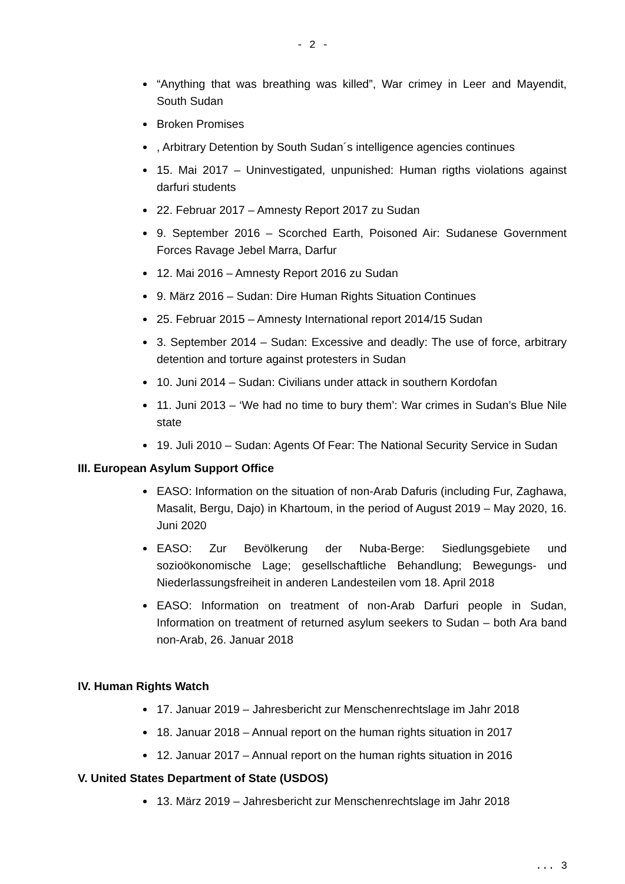- 2 -
“Anything that was breathing was killed”, War crimey in Leer and Mayendit, South Sudan
Broken Promises
, Arbitrary Detention by South Sudan´s intelligence agencies continues
15. Mai 2017 – Uninvestigated, unpunished: Human rigths violations against darfuri students
22. Februar 2017 – Amnesty Report 2017 zu Sudan
9. September 2016 – Scorched Earth, Poisoned Air: Sudanese Government Forces Ravage Jebel Marra, Darfur
12. Mai 2016 – Amnesty Report 2016 zu Sudan
9. März 2016 – Sudan: Dire Human Rights Situation Continues
25. Februar 2015 – Amnesty International report 2014/15 Sudan
3. September 2014 – Sudan: Excessive and deadly: The use of force, arbitrary detention and torture against protesters in Sudan
10. Juni 2014 – Sudan: Civilians under attack in southern Kordofan
11. Juni 2013 – ‘We had no time to bury them’: War crimes in Sudan’s Blue Nile state
19. Juli 2010 – Sudan: Agents Of Fear: The National Security Service in Sudan
III. European Asylum Support Office
EASO: Information on the situation of non-Arab Dafuris (including Fur, Zaghawa, Masalit, Bergu, Dajo) in Khartoum, in the period of August 2019 – May 2020, 16. Juni 2020
EASO: Zur Bevölkerung der Nuba-Berge: Siedlungsgebiete und sozioökonomische Lage; gesellschaftliche Behandlung; Bewegungs- und Niederlassungsfreiheit in anderen Landesteilen vom 18. April 2018
EASO: Information on treatment of non-Arab Darfuri people in Sudan, Information on treatment of returned asylum seekers to Sudan – both Ara band non-Arab, 26. Januar 2018
IV. Human Rights Watch
17. Januar 2019 – Jahresbericht zur Menschenrechtslage im Jahr 2018
18. Januar 2018 – Annual report on the human rights situation in 2017
12. Januar 2017 – Annual report on the human rights situation in 2016
V. United States Department of State (USDOS)
13. März 2019 – Jahresbericht zur Menschenrechtslage im Jahr 2018
... 3